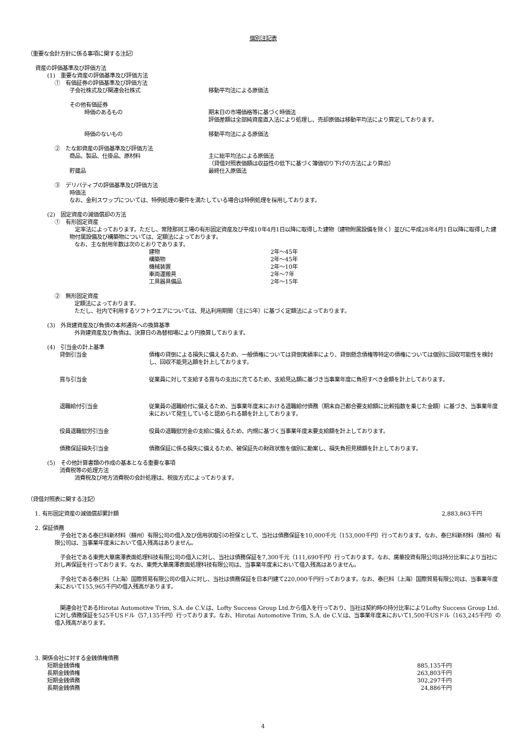個別注記表
（重要な会計方針に係る事項に関する注記）
資産の評価基準及び評価方法
(1)　重要な資産の評価基準及び評価方法
①　有価証券の評価基準及び評価方法
子会社株式及び関連会社株式 移動平均法による原価法
その他有価証券
時価のあるもの 期末日の市場価格等に基づく時価法
評価差額は全部純資産直入法により処理し、売却原価は移動平均法により算定しております。
時価のないもの 移動平均法による原価法
②　たな卸資産の評価基準及び評価方法
商品、製品、仕掛品、原材料 主に総平均法による原価法
（貸借対照表価額は収益性の低下に基づく簿価切り下げの方法により算出）
貯蔵品 最終仕入原価法
③　デリバティブの評価基準及び評価方法
時価法
なお、金利スワップについては、特例処理の要件を満たしている場合は特例処理を採用しております。
(2)　固定資産の減価償却の方法
①　有形固定資産
　定率法によっております。ただし、常陸那珂工場の有形固定資産及び平成10年4月1日以降に取得した建物（建物附属設備を除く）並びに平成28年4月1日以降に取得した建物付属設備及び構築物については、定額法によっております。
なお、主な耐用年数は次のとおりであります。
| 建物 | 2年～45年 |
| 構築物 | 2年～45年 |
| 機械装置 | 2年～10年 |
| 車両運搬具 | 2年～7年 |
| 工具器具備品 | 2年～15年 |
②　無形固定資産
定額法によっております。
ただし、社内で利用するソフトウエアについては、見込利用期間（主に5年）に基づく定額法によっております。
(3)　外貨建資産及び負債の本邦通貨への換算基準
外貨建資産及び負債は、決算日の為替相場により円換算しております。
(4)　引当金の計上基準
| 貸倒引当金 | 債権の貸倒による損失に備えるため、一般債権については貸倒実績率により、貸倒懸念債権等特定の債権については個別に回収可能性を検討し、回収不能見込額を計上しております。 |
| 賞与引当金 | 従業員に対して支給する賞与の支出に充てるため、支給見込額に基づき当事業年度に負担すべき金額を計上しております。 |
| 退職給付引当金 | 従業員の退職給付に備えるため、当事業年度末における退職給付債務（期末自己都合要支給額に比較指数を乗じた金額）に基づき、当事業年度末において発生していると認められる額を計上しております。 |
| 役員退職慰労引当金 | 役員の退職慰労金の支給に備えるため、内規に基づく当事業年度末要支給額を計上しております。 |
| 債務保証損失引当金 | 債務保証に係る損失に備えるため、被保証先の財政状態を個別に勘案し、損失負担見積額を計上しております。 |
(5)　その他計算書類の作成の基本となる重要な事項
消費税等の処理方法
消費税及び地方消費税の会計処理は、税抜方式によっております。
（貸借対照表に関する注記）
1. 有形固定資産の減価償却累計額 2,883,863千円
2. 保証債務
　子会社である泰巳科新材料（蘇州）有限公司の借入及び信用状取引の担保として、当社は債務保証を10,000千元（153,000千円）行っております。なお、泰巳科新材料（蘇州）有限公司は、当事業年度末において借入残高はありません。
　子会社である東莞大華廣澤表面処理科技有限公司の借入に対し、当社は債務保証を7,300千元（111,690千円）行っております。なお、廣華投資有限公司は持分比率により当社に対し再保証を行っております。なお、東莞大華廣澤表面処理科技有限公司は、当事業年度末において借入残高はありません。
　子会社である泰巳科（上海）国際貿易有限公司の借入に対し、当社は債務保証を日本円建て220,000千円行っております。なお、泰巳科（上海）国際貿易有限公司は、当事業年度末において155,965千円の借入残高があります。
　関連会社であるHirotai Automotive Trim, S.A. de C.V.は、Lofty Success Group Ltd.から借入を行っており、当社は契約時の持分比率によりLofty Success Group Ltd.に対し債務保証を525千USドル（57,135千円）行っております。なお、Hirotai Automotive Trim, S.A. de C.V.は、当事業年度末において1,500千USドル（163,245千円）の借入残高があります。
3. 関係会社に対する金銭債権債務
| 短期金銭債権 | 885,135千円 |
| 長期金銭債権 | 263,803千円 |
| 短期金銭債務 | 302,297千円 |
| 長期金銭債務 | 24,886千円 |
4